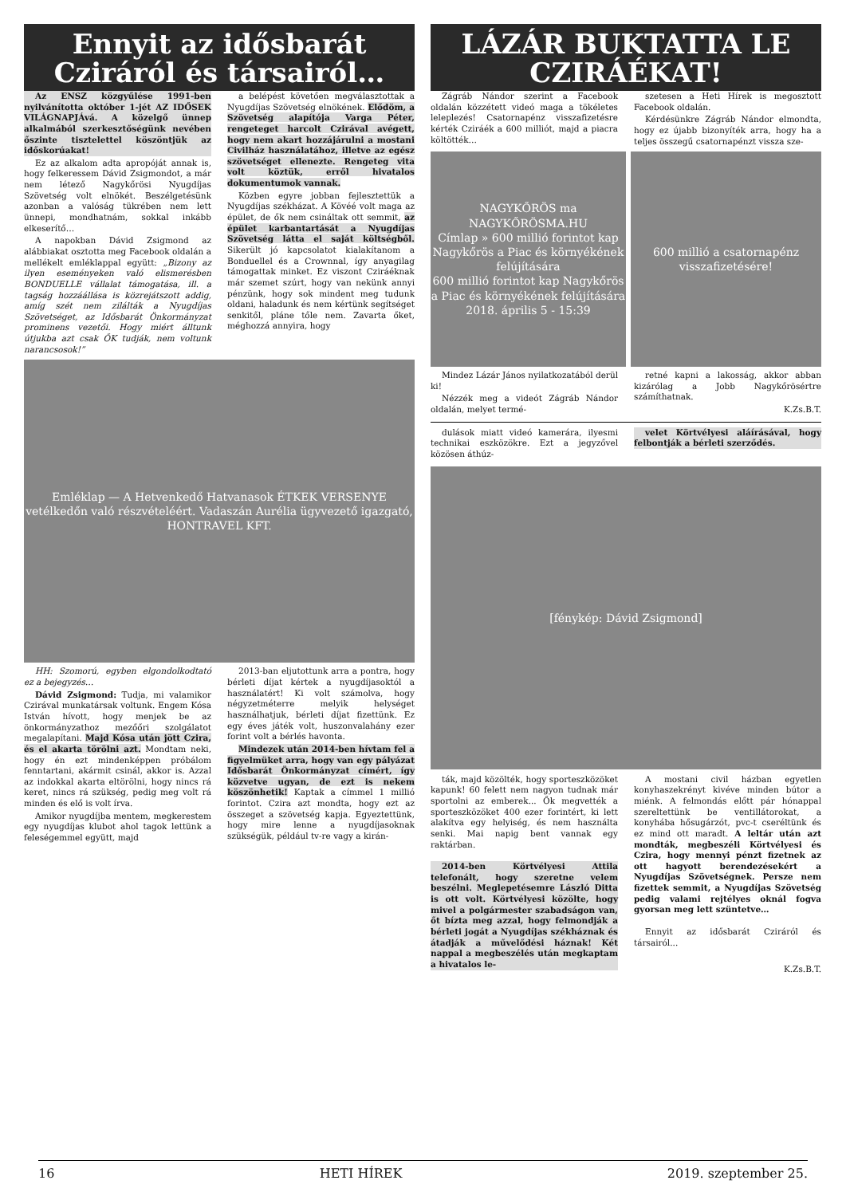Ennyit az idősbarát
Cziráról és társairól…
Az ENSZ közgyűlése 1991-ben nyilvánította október 1-jét AZ IDŐSEK VILÁGNAPJÁvá. A közelgő ünnep alkalmából szerkesztőségünk nevében őszinte tisztelettel köszöntjük az időskorúakat!
Ez az alkalom adta apropóját annak is, hogy felkeressem Dávid Zsigmondot, a már nem létező Nagykőrösi Nyugdíjas Szövetség volt elnökét. Beszélgetésünk azonban a valóság tükrében nem lett ünnepi, mondhatnám, sokkal inkább elkeserítő…
A napokban Dávid Zsigmond az alábbiakat osztotta meg Facebook oldalán a mellékelt emléklappal együtt: „Bizony az ilyen eseményeken való elismerésben BONDUELLE vállalat támogatása, ill. a tagság hozzáállása is közrejátszott addig, amíg szét nem zilálták a Nyugdíjas Szövetséget, az Idősbarát Önkormányzat prominens vezetői. Hogy miért álltunk útjukba azt csak ŐK tudják, nem voltunk narancsosok!”
a belépést követően megválasztottak a Nyugdíjas Szövetség elnökének. Elődöm, a Szövetség alapítója Varga Péter, rengeteget harcolt Czirával avégett, hogy nem akart hozzájárulni a mostani Civilház használatához, illetve az egész szövetséget ellenezte. Rengeteg vita volt köztük, erről hivatalos dokumentumok vannak.
Közben egyre jobban fejlesztettük a Nyugdíjas székházat. A Kövéé volt maga az épület, de ők nem csináltak ott semmit, az épület karbantartását a Nyugdíjas Szövetség látta el saját költségből. Sikerült jó kapcsolatot kialakítanom a Bonduellel és a Crownnal, így anyagilag támogattak minket. Ez viszont Cziráéknak már szemet szúrt, hogy van nekünk annyi pénzünk, hogy sok mindent meg tudunk oldani, haladunk és nem kértünk segítséget senkitől, pláne tőle nem. Zavarta őket, méghozzá annyira, hogy
Emléklap — A Hetvenkedő Hatvanasok ÉTKEK VERSENYE vetélkedőn való részvételéért. Vadaszán Aurélia ügyvezető igazgató, HONTRAVEL KFT.
HH: Szomorú, egyben elgondolkodtató ez a bejegyzés…
Dávid Zsigmond: Tudja, mi valamikor Czirával munkatársak voltunk. Engem Kósa István hívott, hogy menjek be az önkormányzathoz mezőőri szolgálatot megalapítani. Majd Kósa után jött Czira, és el akarta törölni azt. Mondtam neki, hogy én ezt mindenképpen próbálom fenntartani, akármit csinál, akkor is. Azzal az indokkal akarta eltörölni, hogy nincs rá keret, nincs rá szükség, pedig meg volt rá minden és elő is volt írva.
Amikor nyugdíjba mentem, megkerestem egy nyugdíjas klubot ahol tagok lettünk a feleségemmel együtt, majd
2013-ban eljutottunk arra a pontra, hogy bérleti díjat kértek a nyugdíjasoktól a használatért! Ki volt számolva, hogy négyzetméterre melyik helységet használhatjuk, bérleti díjat fizettünk. Ez egy éves játék volt, huszonvalahány ezer forint volt a bérlés havonta.
Mindezek után 2014-ben hívtam fel a figyelmüket arra, hogy van egy pályázat Idősbarát Önkormányzat címért, így közvetve ugyan, de ezt is nekem köszönhetik! Kaptak a címmel 1 millió forintot. Czira azt mondta, hogy ezt az összeget a szövetség kapja. Egyeztettünk, hogy mire lenne a nyugdíjasoknak szükségük, például tv-re vagy a kirán-
LÁZÁR BUKTATTA LE
CZIRÁÉKAT!
Zágráb Nándor szerint a Facebook oldalán közzétett videó maga a tökéletes leleplezés! Csatornapénz visszafizetésre kérték Cziráék a 600 milliót, majd a piacra költötték…
szetesen a Heti Hírek is megosztott Facebook oldalán.
Kérdésünkre Zágráb Nándor elmondta, hogy ez újabb bizonyíték arra, hogy ha a teljes összegű csatornapénzt vissza sze-
NAGYKŐRÖS ma NAGYKŐRÖSMA.HU
Címlap » 600 millió forintot kap Nagykőrös a Piac és környékének felújítására
600 millió forintot kap Nagykőrös a Piac és környékének felújítására
2018. április 5 - 15:39
600 millió a csatornapénz visszafizetésére!
Mindez Lázár János nyilatkozatából derül ki!
Nézzék meg a videót Zágráb Nándor oldalán, melyet termé-
retné kapni a lakosság, akkor abban kizárólag a Jobb Nagykőrösértre számíthatnak.
K.Zs.B.T.
dulások miatt videó kamerára, ilyesmi technikai eszközökre. Ezt a jegyzővel közösen áthúz-
velet Körtvélyesi aláírásával, hogy felbontják a bérleti szerződés.
[fénykép: Dávid Zsigmond]
ták, majd közölték, hogy sporteszközöket kapunk! 60 felett nem nagyon tudnak már sportolni az emberek... Ők megvették a sporteszközöket 400 ezer forintért, ki lett alakítva egy helyiség, és nem használta senki. Mai napig bent vannak egy raktárban.
2014-ben Körtvélyesi Attila telefonált, hogy szeretne velem beszélni. Meglepetésemre László Ditta is ott volt. Körtvélyesi közölte, hogy mivel a polgármester szabadságon van, őt bízta meg azzal, hogy felmondják a bérleti jogát a Nyugdíjas székháznak és átadják a művelődési háznak! Két nappal a megbeszélés után megkaptam a hivatalos le-
A mostani civil házban egyetlen konyhaszekrényt kivéve minden bútor a miénk. A felmondás előtt pár hónappal szereltettünk be ventillátorokat, a konyhába hősugárzót, pvc-t cseréltünk és ez mind ott maradt. A leltár után azt mondták, megbeszéli Körtvélyesi és Czira, hogy mennyi pénzt fizetnek az ott hagyott berendezésekért a Nyugdíjas Szövetségnek. Persze nem fizettek semmit, a Nyugdíjas Szövetség pedig valami rejtélyes oknál fogva gyorsan meg lett szüntetve…
Ennyit az idősbarát Cziráról és társairól...
K.Zs.B.T.
16 HETI HÍREK 2019. szeptember 25.